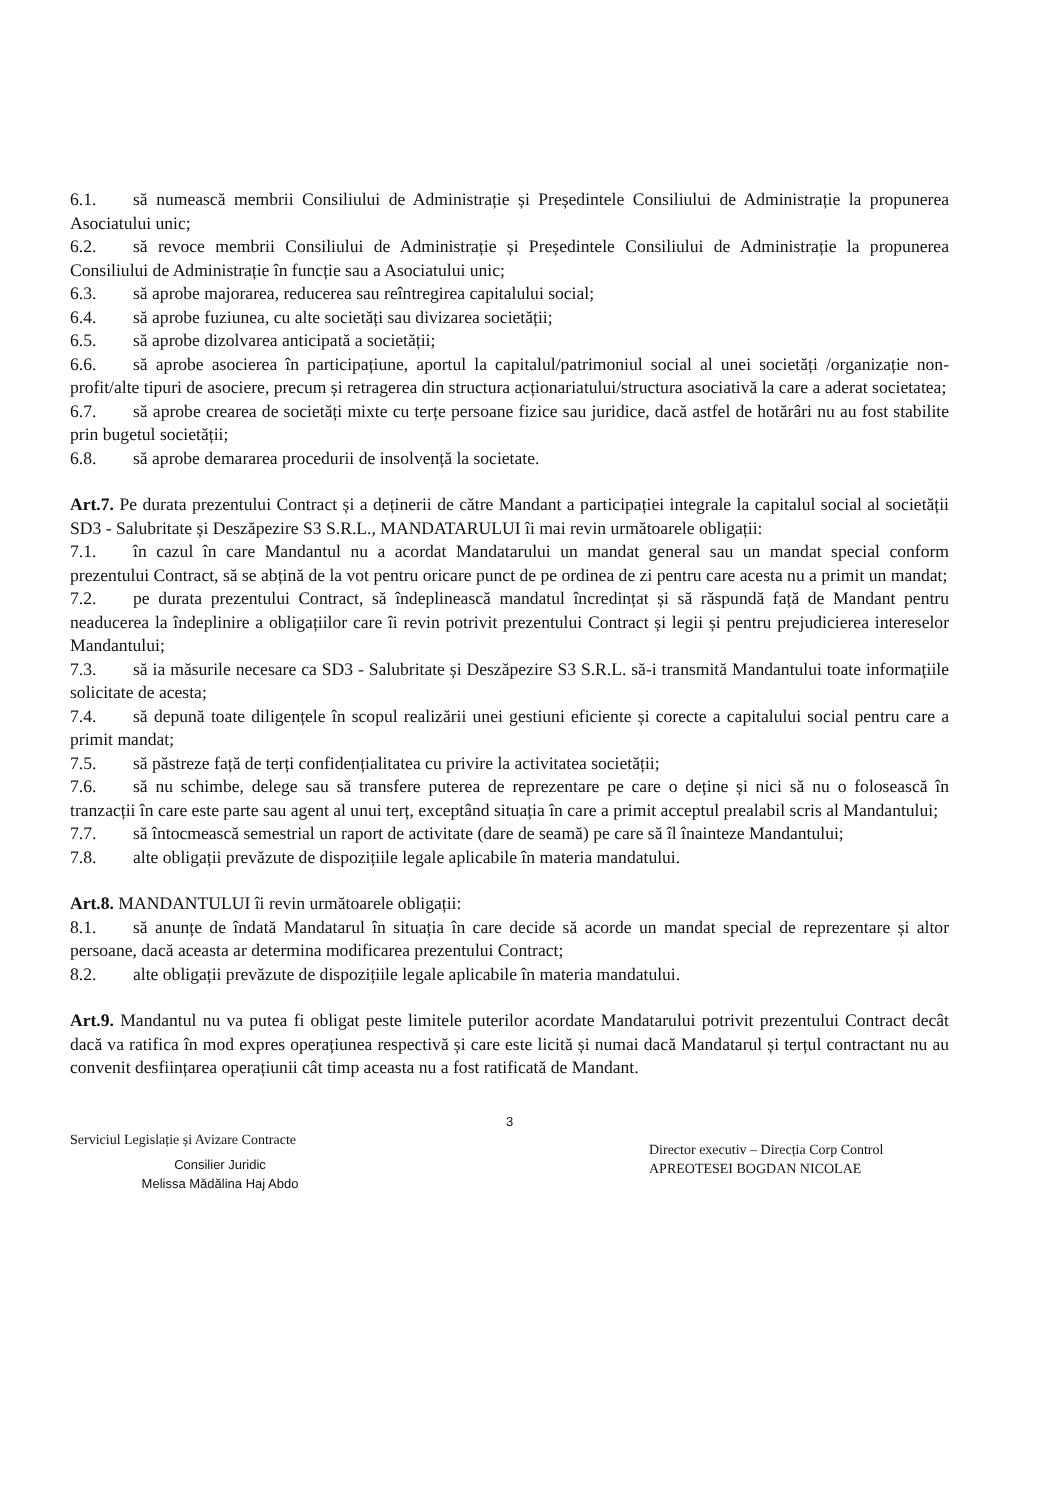6.1. să numească membrii Consiliului de Administrație și Președintele Consiliului de Administrație la propunerea Asociatului unic;
6.2. să revoce membrii Consiliului de Administrație și Președintele Consiliului de Administrație la propunerea Consiliului de Administrație în funcție sau a Asociatului unic;
6.3. să aprobe majorarea, reducerea sau reîntregirea capitalului social;
6.4. să aprobe fuziunea, cu alte societăți sau divizarea societății;
6.5. să aprobe dizolvarea anticipată a societății;
6.6. să aprobe asocierea în participațiune, aportul la capitalul/patrimoniul social al unei societăți /organizație non-profit/alte tipuri de asociere, precum și retragerea din structura acționariatului/structura asociativă la care a aderat societatea;
6.7. să aprobe crearea de societăți mixte cu terțe persoane fizice sau juridice, dacă astfel de hotărâri nu au fost stabilite prin bugetul societății;
6.8. să aprobe demararea procedurii de insolvență la societate.
Art.7. Pe durata prezentului Contract și a deținerii de către Mandant a participației integrale la capitalul social al societății SD3 - Salubritate și Deszăpezire S3 S.R.L., MANDATARULUI îi mai revin următoarele obligații:
7.1. în cazul în care Mandantul nu a acordat Mandatarului un mandat general sau un mandat special conform prezentului Contract, să se abțină de la vot pentru oricare punct de pe ordinea de zi pentru care acesta nu a primit un mandat;
7.2. pe durata prezentului Contract, să îndeplinească mandatul încredințat și să răspundă față de Mandant pentru neaducerea la îndeplinire a obligațiilor care îi revin potrivit prezentului Contract și legii și pentru prejudicierea intereselor Mandantului;
7.3. să ia măsurile necesare ca SD3 - Salubritate și Deszăpezire S3 S.R.L. să-i transmită Mandantului toate informațiile solicitate de acesta;
7.4. să depună toate diligențele în scopul realizării unei gestiuni eficiente și corecte a capitalului social pentru care a primit mandat;
7.5. să păstreze față de terți confidențialitatea cu privire la activitatea societății;
7.6. să nu schimbe, delege sau să transfere puterea de reprezentare pe care o deține și nici să nu o folosească în tranzacții în care este parte sau agent al unui terț, exceptând situația în care a primit acceptul prealabil scris al Mandantului;
7.7. să întocmească semestrial un raport de activitate (dare de seamă) pe care să îl înainteze Mandantului;
7.8. alte obligații prevăzute de dispozițiile legale aplicabile în materia mandatului.
Art.8. MANDANTULUI îi revin următoarele obligații:
8.1. să anunțe de îndată Mandatarul în situația în care decide să acorde un mandat special de reprezentare și altor persoane, dacă aceasta ar determina modificarea prezentului Contract;
8.2. alte obligații prevăzute de dispozițiile legale aplicabile în materia mandatului.
Art.9. Mandantul nu va putea fi obligat peste limitele puterilor acordate Mandatarului potrivit prezentului Contract decât dacă va ratifica în mod expres operațiunea respectivă și care este licită și numai dacă Mandatarul și terțul contractant nu au convenit desființarea operațiunii cât timp aceasta nu a fost ratificată de Mandant.
Serviciul Legislație și Avizare Contracte
Consilier Juridic
Melissa Mădălina Haj Abdo
3
Director executiv – Direcția Corp Control
APREOTESEI BOGDAN NICOLAE